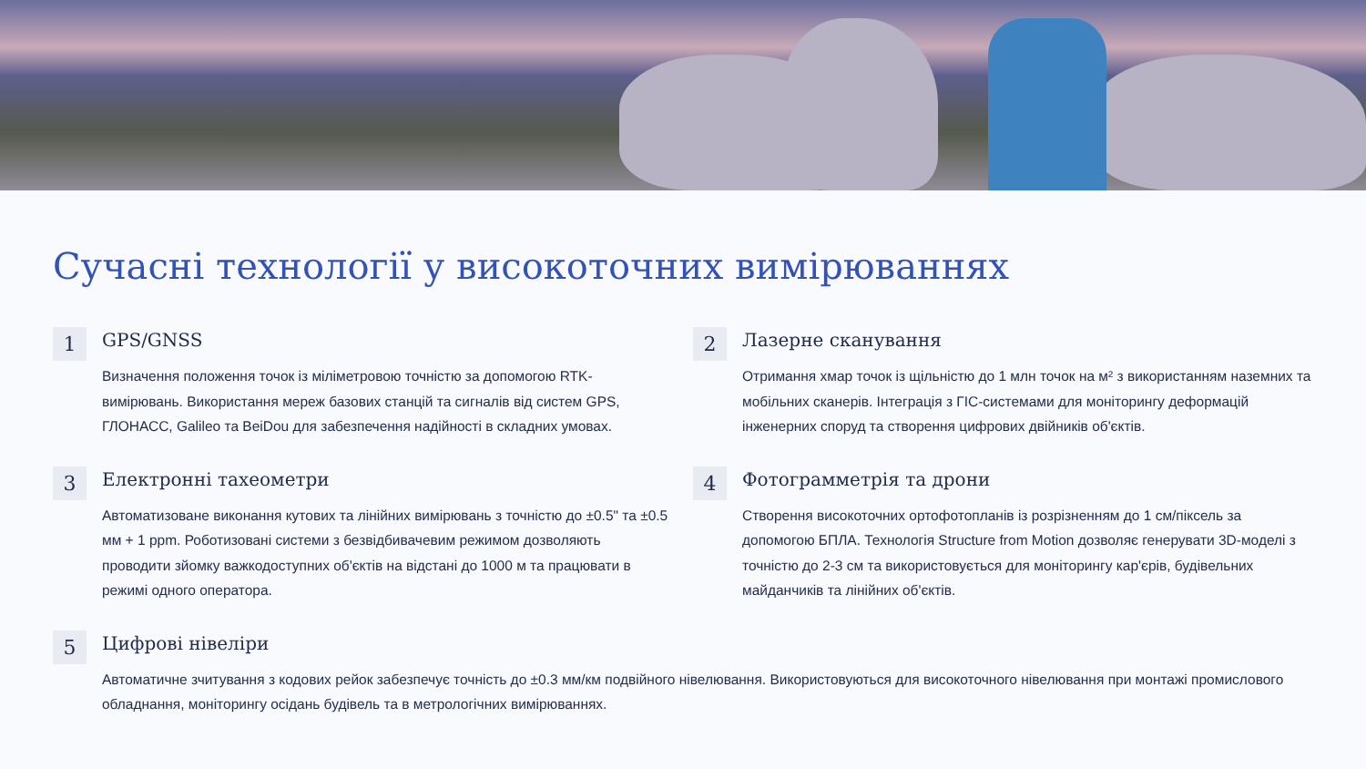Сучасні технології у високоточних вимірюваннях
1
GPS/GNSS
Визначення положення точок із міліметровою точністю за допомогою RTK-вимірювань. Використання мереж базових станцій та сигналів від систем GPS, ГЛОНАСС, Galileo та BeiDou для забезпечення надійності в складних умовах.
2
Лазерне сканування
Отримання хмар точок із щільністю до 1 млн точок на м² з використанням наземних та мобільних сканерів. Інтеграція з ГІС-системами для моніторингу деформацій інженерних споруд та створення цифрових двійників об'єктів.
3
Електронні тахеометри
Автоматизоване виконання кутових та лінійних вимірювань з точністю до ±0.5" та ±0.5 мм + 1 ppm. Роботизовані системи з безвідбивачевим режимом дозволяють проводити зйомку важкодоступних об'єктів на відстані до 1000 м та працювати в режимі одного оператора.
4
Фотограмметрія та дрони
Створення високоточних ортофотопланів із розрізненням до 1 см/піксель за допомогою БПЛА. Технологія Structure from Motion дозволяє генерувати 3D-моделі з точністю до 2-3 см та використовується для моніторингу кар'єрів, будівельних майданчиків та лінійних об'єктів.
5
Цифрові нівеліри
Автоматичне зчитування з кодових рейок забезпечує точність до ±0.3 мм/км подвійного нівелювання. Використовуються для високоточного нівелювання при монтажі промислового обладнання, моніторингу осідань будівель та в метрологічних вимірюваннях.